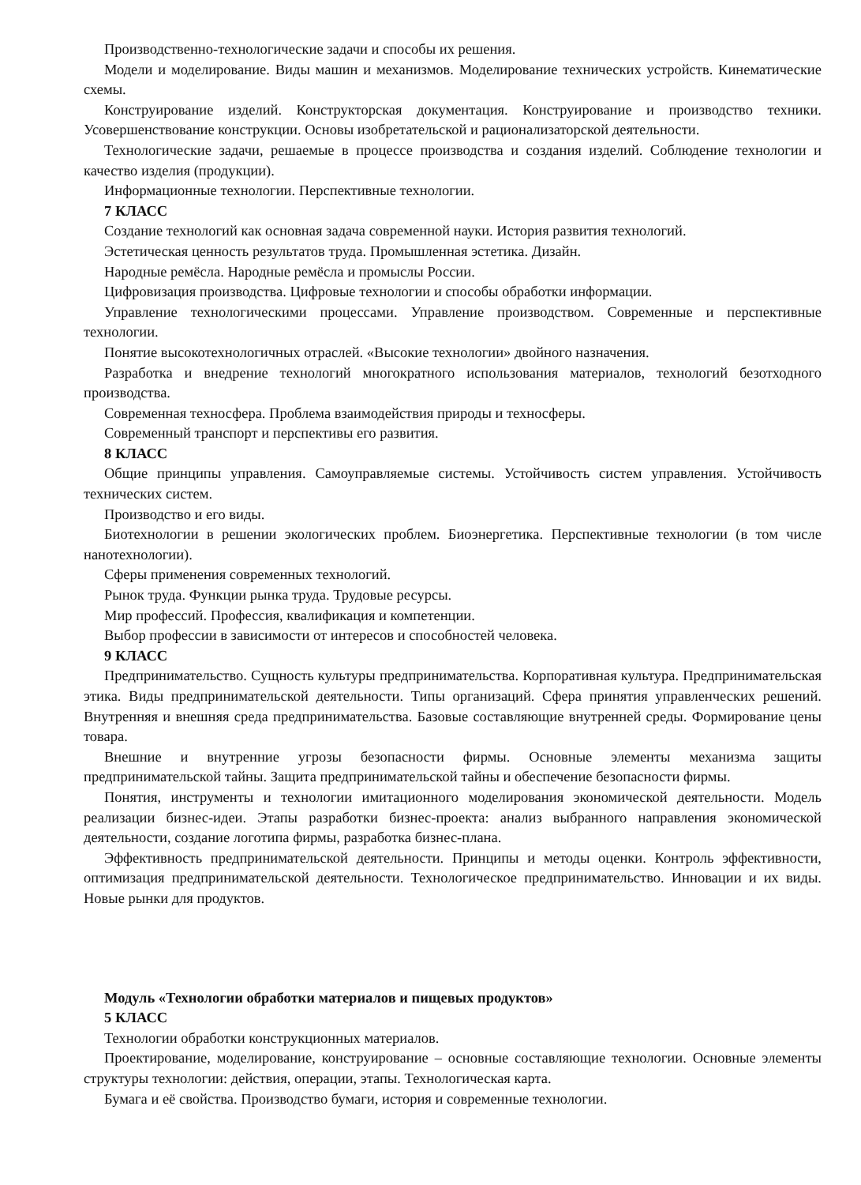Производственно-технологические задачи и способы их решения.
Модели и моделирование. Виды машин и механизмов. Моделирование технических устройств. Кинематические схемы.
Конструирование изделий. Конструкторская документация. Конструирование и производство техники. Усовершенствование конструкции. Основы изобретательской и рационализаторской деятельности.
Технологические задачи, решаемые в процессе производства и создания изделий. Соблюдение технологии и качество изделия (продукции).
Информационные технологии. Перспективные технологии.
7 КЛАСС
Создание технологий как основная задача современной науки. История развития технологий.
Эстетическая ценность результатов труда. Промышленная эстетика. Дизайн.
Народные ремёсла. Народные ремёсла и промыслы России.
Цифровизация производства. Цифровые технологии и способы обработки информации.
Управление технологическими процессами. Управление производством. Современные и перспективные технологии.
Понятие высокотехнологичных отраслей. «Высокие технологии» двойного назначения.
Разработка и внедрение технологий многократного использования материалов, технологий безотходного производства.
Современная техносфера. Проблема взаимодействия природы и техносферы.
Современный транспорт и перспективы его развития.
8 КЛАСС
Общие принципы управления. Самоуправляемые системы. Устойчивость систем управления. Устойчивость технических систем.
Производство и его виды.
Биотехнологии в решении экологических проблем. Биоэнергетика. Перспективные технологии (в том числе нанотехнологии).
Сферы применения современных технологий.
Рынок труда. Функции рынка труда. Трудовые ресурсы.
Мир профессий. Профессия, квалификация и компетенции.
Выбор профессии в зависимости от интересов и способностей человека.
9 КЛАСС
Предпринимательство. Сущность культуры предпринимательства. Корпоративная культура. Предпринимательская этика. Виды предпринимательской деятельности. Типы организаций. Сфера принятия управленческих решений. Внутренняя и внешняя среда предпринимательства. Базовые составляющие внутренней среды. Формирование цены товара.
Внешние и внутренние угрозы безопасности фирмы. Основные элементы механизма защиты предпринимательской тайны. Защита предпринимательской тайны и обеспечение безопасности фирмы.
Понятия, инструменты и технологии имитационного моделирования экономической деятельности. Модель реализации бизнес-идеи. Этапы разработки бизнес-проекта: анализ выбранного направления экономической деятельности, создание логотипа фирмы, разработка бизнес-плана.
Эффективность предпринимательской деятельности. Принципы и методы оценки. Контроль эффективности, оптимизация предпринимательской деятельности. Технологическое предпринимательство. Инновации и их виды. Новые рынки для продуктов.
Модуль «Технологии обработки материалов и пищевых продуктов»
5 КЛАСС
Технологии обработки конструкционных материалов.
Проектирование, моделирование, конструирование – основные составляющие технологии. Основные элементы структуры технологии: действия, операции, этапы. Технологическая карта.
Бумага и её свойства. Производство бумаги, история и современные технологии.